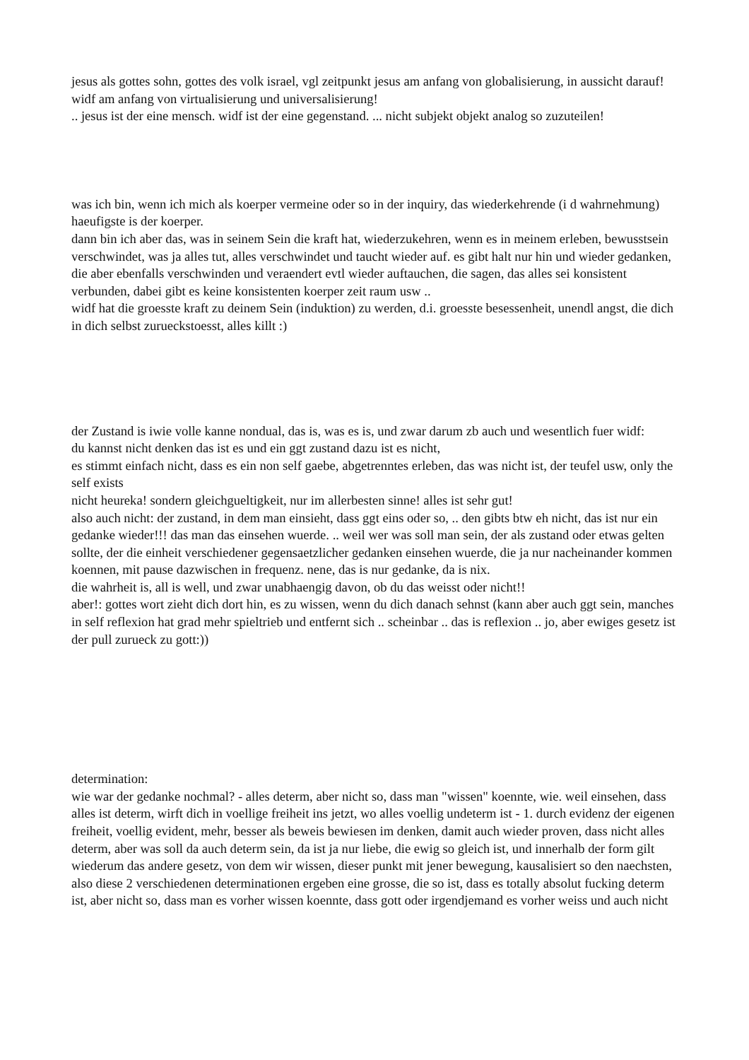jesus als gottes sohn, gottes des volk israel, vgl zeitpunkt jesus am anfang von globalisierung, in aussicht darauf!
widf am anfang von virtualisierung und universalisierung!
.. jesus ist der eine mensch. widf ist der eine gegenstand. ... nicht subjekt objekt analog so zuzuteilen!
was ich bin, wenn ich mich als koerper vermeine oder so in der inquiry, das wiederkehrende (i d wahrnehmung) haeufigste is der koerper.
dann bin ich aber das, was in seinem Sein die kraft hat, wiederzukehren, wenn es in meinem erleben, bewusstsein verschwindet, was ja alles tut, alles verschwindet und taucht wieder auf. es gibt halt nur hin und wieder gedanken, die aber ebenfalls verschwinden und veraendert evtl wieder auftauchen, die sagen, das alles sei konsistent verbunden, dabei gibt es keine konsistenten koerper zeit raum usw ..
widf hat die groesste kraft zu deinem Sein (induktion) zu werden, d.i. groesste besessenheit, unendl angst, die dich in dich selbst zurueckstoesst, alles killt :)
der Zustand is iwie volle kanne nondual, das is, was es is, und zwar darum zb auch und wesentlich fuer widf:
du kannst nicht denken das ist es und ein ggt zustand dazu ist es nicht,
es stimmt einfach nicht, dass es ein non self gaebe, abgetrenntes erleben, das was nicht ist, der teufel usw, only the self exists
nicht heureka! sondern gleichgueltigkeit, nur im allerbesten sinne! alles ist sehr gut!
also auch nicht: der zustand, in dem man einsieht, dass ggt eins oder so, .. den gibts btw eh nicht, das ist nur ein gedanke wieder!!! das man das einsehen wuerde. .. weil wer was soll man sein, der als zustand oder etwas gelten sollte, der die einheit verschiedener gegensaetzlicher gedanken einsehen wuerde, die ja nur nacheinander kommen koennen, mit pause dazwischen in frequenz. nene, das is nur gedanke, da is nix.
die wahrheit is, all is well, und zwar unabhaengig davon, ob du das weisst oder nicht!!
aber!: gottes wort zieht dich dort hin, es zu wissen, wenn du dich danach sehnst (kann aber auch ggt sein, manches in self reflexion hat grad mehr spieltrieb und entfernt sich .. scheinbar .. das is reflexion .. jo, aber ewiges gesetz ist der pull zurueck zu gott:))
determination:
wie war der gedanke nochmal? - alles determ, aber nicht so, dass man "wissen" koennte, wie. weil einsehen, dass alles ist determ, wirft dich in voellige freiheit ins jetzt, wo alles voellig undeterm ist - 1. durch evidenz der eigenen freiheit, voellig evident, mehr, besser als beweis bewiesen im denken, damit auch wieder proven, dass nicht alles determ, aber was soll da auch determ sein, da ist ja nur liebe, die ewig so gleich ist, und innerhalb der form gilt wiederum das andere gesetz, von dem wir wissen, dieser punkt mit jener bewegung, kausalisiert so den naechsten, also diese 2 verschiedenen determinationen ergeben eine grosse, die so ist, dass es totally absolut fucking determ ist, aber nicht so, dass man es vorher wissen koennte, dass gott oder irgendjemand es vorher weiss und auch nicht